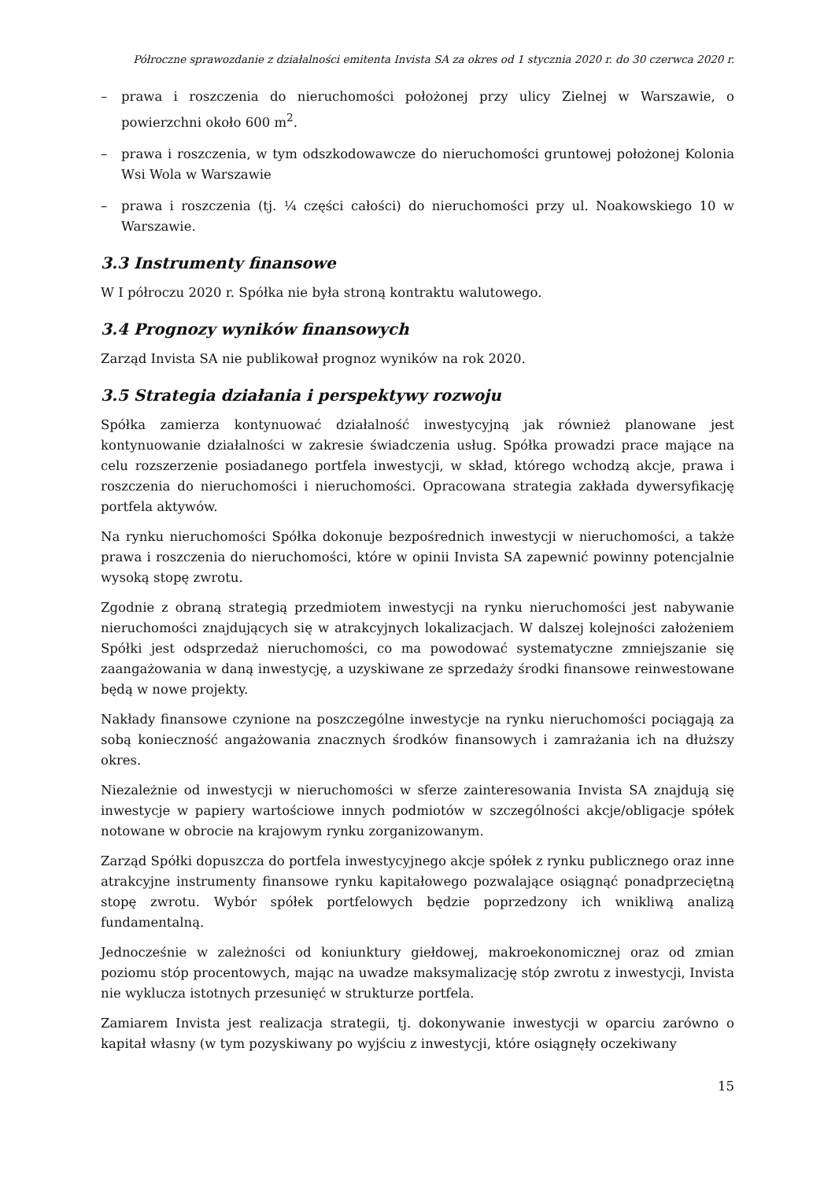Półroczne sprawozdanie z działalności emitenta Invista SA za okres od 1 stycznia 2020 r. do 30 czerwca 2020 r.
– prawa i roszczenia do nieruchomości położonej przy ulicy Zielnej w Warszawie, o powierzchni około 600 m<sup>2</sup>.
– prawa i roszczenia, w tym odszkodowawcze do nieruchomości gruntowej położonej Kolonia Wsi Wola w Warszawie
– prawa i roszczenia (tj. ¼ części całości) do nieruchomości przy ul. Noakowskiego 10 w Warszawie.
3.3 Instrumenty finansowe
W I półroczu 2020 r. Spółka nie była stroną kontraktu walutowego.
3.4 Prognozy wyników finansowych
Zarząd Invista SA nie publikował prognoz wyników na rok 2020.
3.5 Strategia działania i perspektywy rozwoju
Spółka zamierza kontynuować działalność inwestycyjną jak również planowane jest kontynuowanie działalności w zakresie świadczenia usług. Spółka prowadzi prace mające na celu rozszerzenie posiadanego portfela inwestycji, w skład, którego wchodzą akcje, prawa i roszczenia do nieruchomości i nieruchomości. Opracowana strategia zakłada dywersyfikację portfela aktywów.
Na rynku nieruchomości Spółka dokonuje bezpośrednich inwestycji w nieruchomości, a także prawa i roszczenia do nieruchomości, które w opinii Invista SA zapewnić powinny potencjalnie wysoką stopę zwrotu.
Zgodnie z obraną strategią przedmiotem inwestycji na rynku nieruchomości jest nabywanie nieruchomości znajdujących się w atrakcyjnych lokalizacjach. W dalszej kolejności założeniem Spółki jest odsprzedaż nieruchomości, co ma powodować systematyczne zmniejszanie się zaangażowania w daną inwestycję, a uzyskiwane ze sprzedaży środki finansowe reinwestowane będą w nowe projekty.
Nakłady finansowe czynione na poszczególne inwestycje na rynku nieruchomości pociągają za sobą konieczność angażowania znacznych środków finansowych i zamrażania ich na dłuższy okres.
Niezależnie od inwestycji w nieruchomości w sferze zainteresowania Invista SA znajdują się inwestycje w papiery wartościowe innych podmiotów w szczególności akcje/obligacje spółek notowane w obrocie na krajowym rynku zorganizowanym.
Zarząd Spółki dopuszcza do portfela inwestycyjnego akcje spółek z rynku publicznego oraz inne atrakcyjne instrumenty finansowe rynku kapitałowego pozwalające osiągnąć ponadprzeciętną stopę zwrotu. Wybór spółek portfelowych będzie poprzedzony ich wnikliwą analizą fundamentalną.
Jednocześnie w zależności od koniunktury giełdowej, makroekonomicznej oraz od zmian poziomu stóp procentowych, mając na uwadze maksymalizację stóp zwrotu z inwestycji, Invista nie wyklucza istotnych przesunięć w strukturze portfela.
Zamiarem Invista jest realizacja strategii, tj. dokonywanie inwestycji w oparciu zarówno o kapitał własny (w tym pozyskiwany po wyjściu z inwestycji, które osiągnęły oczekiwany
15